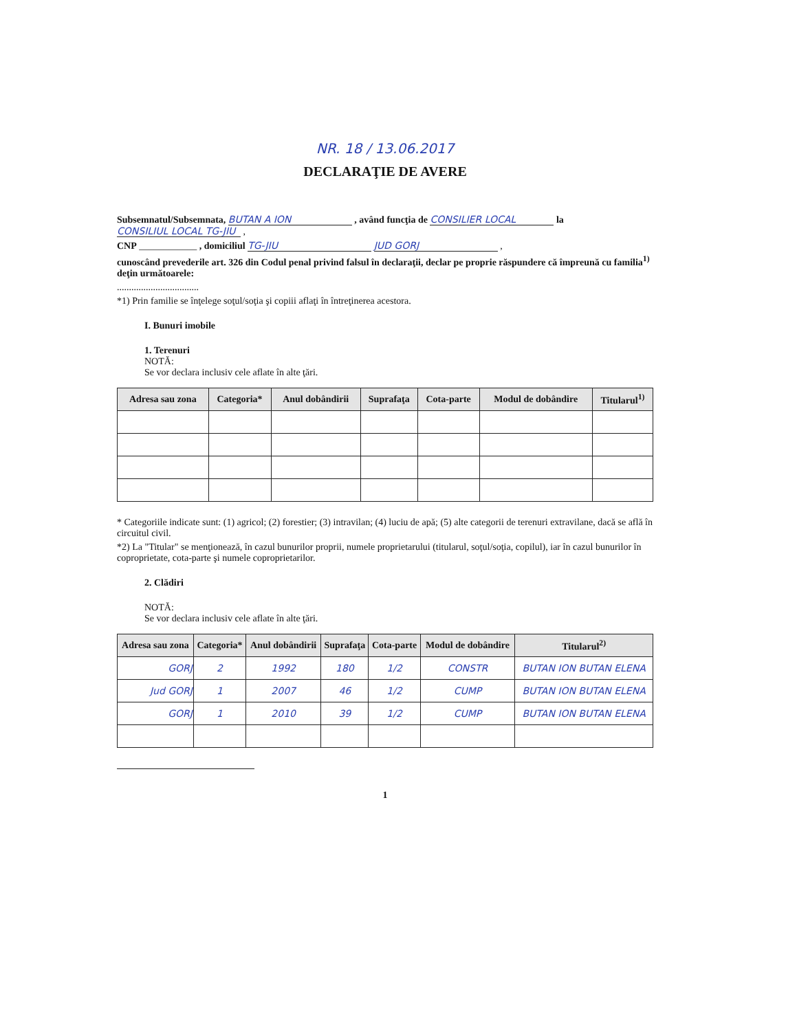NR. 18 / 13.06.2017
DECLARAŢIE DE AVERE
Subsemnatul/Subsemnata, BUTAN A ION , având funcţia de CONSILIER LOCAL la CONSILIUL LOCAL TG-JIU ,
CNP ____________ , domiciliul TG-JIU JUD GORJ ,
cunoscând prevederile art. 326 din Codul penal privind falsul în declaraţii, declar pe proprie răspundere că împreună cu familia<sup>1)</sup> deţin următoarele:
..................................
*1) Prin familie se înţelege soţul/soţia şi copiii aflaţi în întreţinerea acestora.
I. Bunuri imobile
1. Terenuri
NOTĂ:
Se vor declara inclusiv cele aflate în alte ţări.
| Adresa sau zona | Categoria* | Anul dobândirii | Suprafaţa | Cota-parte | Modul de dobândire | Titularul<sup>1)</sup> |
| --- | --- | --- | --- | --- | --- | --- |
* Categoriile indicate sunt: (1) agricol; (2) forestier; (3) intravilan; (4) luciu de apă; (5) alte categorii de terenuri extravilane, dacă se află în circuitul civil.
*2) La "Titular" se menţionează, în cazul bunurilor proprii, numele proprietarului (titularul, soţul/soţia, copilul), iar în cazul bunurilor în coproprietate, cota-parte şi numele coproprietarilor.
2. Clădiri
NOTĂ:
Se vor declara inclusiv cele aflate în alte ţări.
| Adresa sau zona | Categoria* | Anul dobândirii | Suprafaţa | Cota-parte | Modul de dobândire | Titularul<sup>2)</sup> |
| --- | --- | --- | --- | --- | --- | --- |
| GORJ | 2 | 1992 | 180 | 1/2 | CONSTR | BUTAN ION BUTAN ELENA |
| Jud GORJ | 1 | 2007 | 46 | 1/2 | CUMP | BUTAN ION BUTAN ELENA |
| GORJ | 1 | 2010 | 39 | 1/2 | CUMP | BUTAN ION BUTAN ELENA |
1